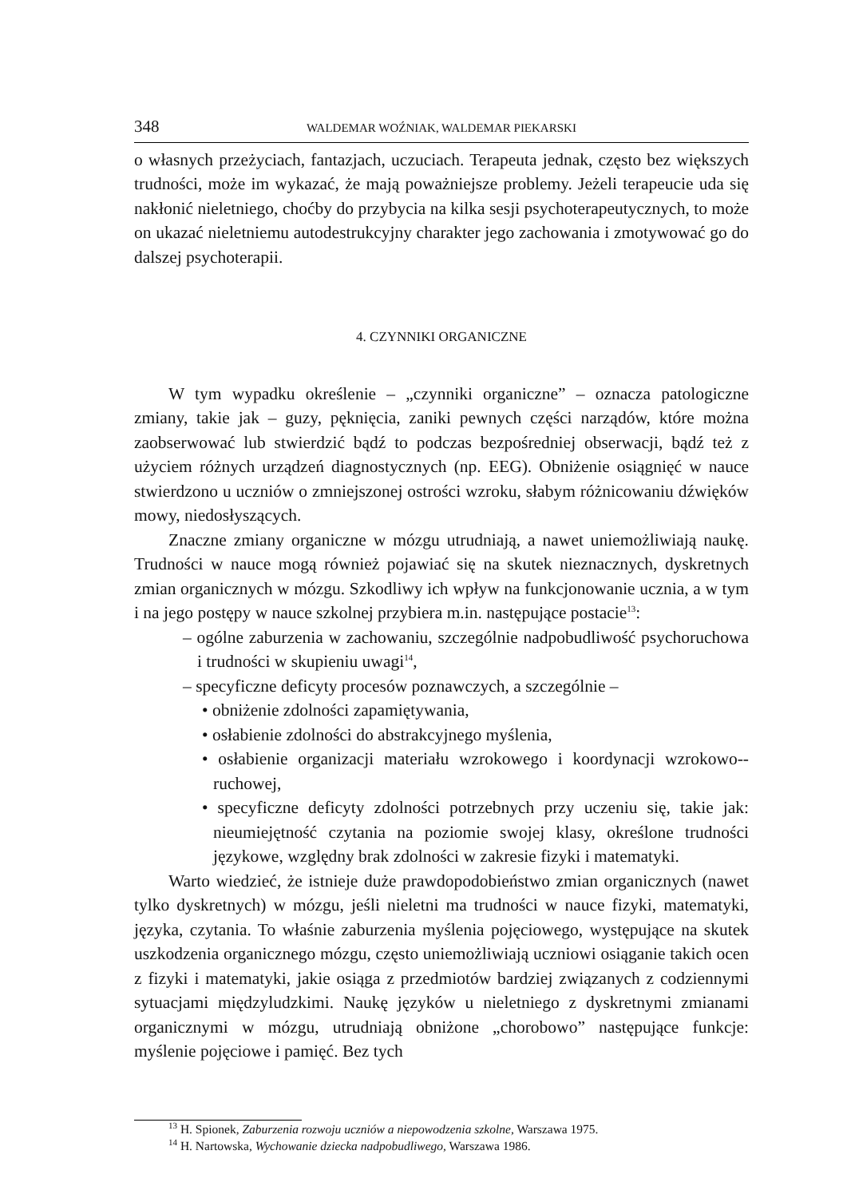348 WALDEMAR WOŹNIAK, WALDEMAR PIEKARSKI
o własnych przeżyciach, fantazjach, uczuciach. Terapeuta jednak, często bez większych trudności, może im wykazać, że mają poważniejsze problemy. Jeżeli terapeucie uda się nakłonić nieletniego, choćby do przybycia na kilka sesji psychoterapeutycznych, to może on ukazać nieletniemu autodestrukcyjny charakter jego zachowania i zmotywować go do dalszej psychoterapii.
4. CZYNNIKI ORGANICZNE
W tym wypadku określenie – „czynniki organiczne” – oznacza patologiczne zmiany, takie jak – guzy, pęknięcia, zaniki pewnych części narządów, które można zaobserwować lub stwierdzić bądź to podczas bezpośredniej obserwacji, bądź też z użyciem różnych urządzeń diagnostycznych (np. EEG). Obniżenie osiągnięć w nauce stwierdzono u uczniów o zmniejszonej ostrości wzroku, słabym różnicowaniu dźwięków mowy, niedosłyszących.
Znaczne zmiany organiczne w mózgu utrudniają, a nawet uniemożliwiają naukę. Trudności w nauce mogą również pojawiać się na skutek nieznacznych, dyskretnych zmian organicznych w mózgu. Szkodliwy ich wpływ na funkcjonowanie ucznia, a w tym i na jego postępy w nauce szkolnej przybiera m.in. następujące postacie<sup>13</sup>:
– ogólne zaburzenia w zachowaniu, szczególnie nadpobudliwość psychoruchowa i trudności w skupieniu uwagi<sup>14</sup>,
– specyficzne deficyty procesów poznawczych, a szczególnie –
• obniżenie zdolności zapamiętywania,
• osłabienie zdolności do abstrakcyjnego myślenia,
• osłabienie organizacji materiału wzrokowego i koordynacji wzrokowo--ruchowej,
• specyficzne deficyty zdolności potrzebnych przy uczeniu się, takie jak: nieumiejętność czytania na poziomie swojej klasy, określone trudności językowe, względny brak zdolności w zakresie fizyki i matematyki.
Warto wiedzieć, że istnieje duże prawdopodobieństwo zmian organicznych (nawet tylko dyskretnych) w mózgu, jeśli nieletni ma trudności w nauce fizyki, matematyki, języka, czytania. To właśnie zaburzenia myślenia pojęciowego, występujące na skutek uszkodzenia organicznego mózgu, często uniemożliwiają uczniowi osiąganie takich ocen z fizyki i matematyki, jakie osiąga z przedmiotów bardziej związanych z codziennymi sytuacjami międzyludzkimi. Naukę języków u nieletniego z dyskretnymi zmianami organicznymi w mózgu, utrudniają obniżone „chorobowo” następujące funkcje: myślenie pojęciowe i pamięć. Bez tych
<sup>13</sup> H. Spionek, Zaburzenia rozwoju uczniów a niepowodzenia szkolne, Warszawa 1975.
<sup>14</sup> H. Nartowska, Wychowanie dziecka nadpobudliwego, Warszawa 1986.